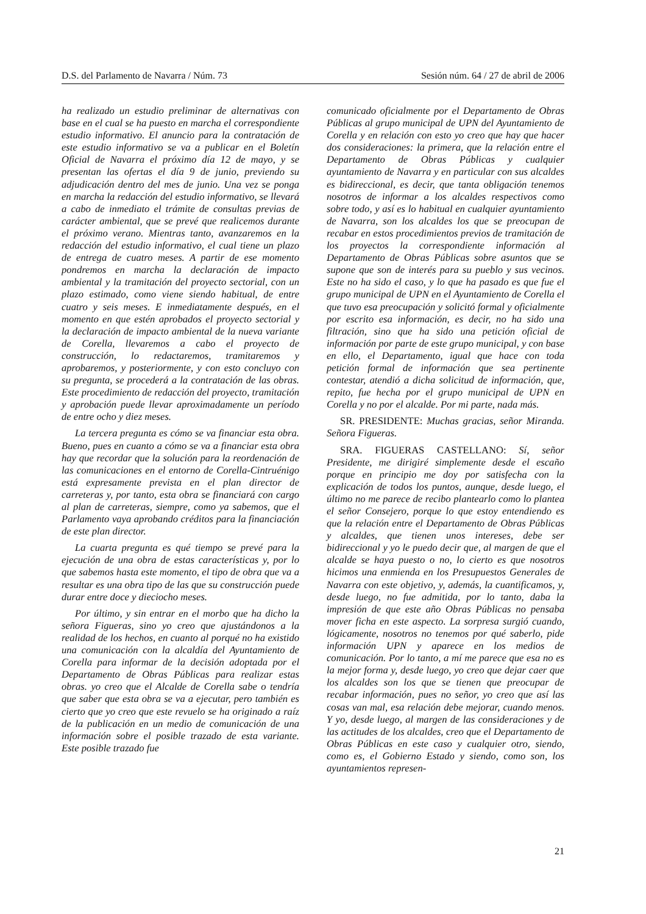D.S. del Parlamento de Navarra / Núm. 73 Sesión núm. 64 / 27 de abril de 2006
ha realizado un estudio preliminar de alternativas con base en el cual se ha puesto en marcha el correspondiente estudio informativo. El anuncio para la contratación de este estudio informativo se va a publicar en el Boletín Oficial de Navarra el próximo día 12 de mayo, y se presentan las ofertas el día 9 de junio, previendo su adjudicación dentro del mes de junio. Una vez se ponga en marcha la redacción del estudio informativo, se llevará a cabo de inmediato el trámite de consultas previas de carácter ambiental, que se prevé que realicemos durante el próximo verano. Mientras tanto, avanzaremos en la redacción del estudio informativo, el cual tiene un plazo de entrega de cuatro meses. A partir de ese momento pondremos en marcha la declaración de impacto ambiental y la tramitación del proyecto sectorial, con un plazo estimado, como viene siendo habitual, de entre cuatro y seis meses. E inmediatamente después, en el momento en que estén aprobados el proyecto sectorial y la declaración de impacto ambiental de la nueva variante de Corella, llevaremos a cabo el proyecto de construcción, lo redactaremos, tramitaremos y aprobaremos, y posteriormente, y con esto concluyo con su pregunta, se procederá a la contratación de las obras. Este procedimiento de redacción del proyecto, tramitación y aprobación puede llevar aproximadamente un período de entre ocho y diez meses.
La tercera pregunta es cómo se va financiar esta obra. Bueno, pues en cuanto a cómo se va a financiar esta obra hay que recordar que la solución para la reordenación de las comunicaciones en el entorno de Corella-Cintruénigo está expresamente prevista en el plan director de carreteras y, por tanto, esta obra se financiará con cargo al plan de carreteras, siempre, como ya sabemos, que el Parlamento vaya aprobando créditos para la financiación de este plan director.
La cuarta pregunta es qué tiempo se prevé para la ejecución de una obra de estas características y, por lo que sabemos hasta este momento, el tipo de obra que va a resultar es una obra tipo de las que su construcción puede durar entre doce y dieciocho meses.
Por último, y sin entrar en el morbo que ha dicho la señora Figueras, sino yo creo que ajustándonos a la realidad de los hechos, en cuanto al porqué no ha existido una comunicación con la alcaldía del Ayuntamiento de Corella para informar de la decisión adoptada por el Departamento de Obras Públicas para realizar estas obras. yo creo que el Alcalde de Corella sabe o tendría que saber que esta obra se va a ejecutar, pero también es cierto que yo creo que este revuelo se ha originado a raíz de la publicación en un medio de comunicación de una información sobre el posible trazado de esta variante. Este posible trazado fue
comunicado oficialmente por el Departamento de Obras Públicas al grupo municipal de UPN del Ayuntamiento de Corella y en relación con esto yo creo que hay que hacer dos consideraciones: la primera, que la relación entre el Departamento de Obras Públicas y cualquier ayuntamiento de Navarra y en particular con sus alcaldes es bidireccional, es decir, que tanta obligación tenemos nosotros de informar a los alcaldes respectivos como sobre todo, y así es lo habitual en cualquier ayuntamiento de Navarra, son los alcaldes los que se preocupan de recabar en estos procedimientos previos de tramitación de los proyectos la correspondiente información al Departamento de Obras Públicas sobre asuntos que se supone que son de interés para su pueblo y sus vecinos. Este no ha sido el caso, y lo que ha pasado es que fue el grupo municipal de UPN en el Ayuntamiento de Corella el que tuvo esa preocupación y solicitó formal y oficialmente por escrito esa información, es decir, no ha sido una filtración, sino que ha sido una petición oficial de información por parte de este grupo municipal, y con base en ello, el Departamento, igual que hace con toda petición formal de información que sea pertinente contestar, atendió a dicha solicitud de información, que, repito, fue hecha por el grupo municipal de UPN en Corella y no por el alcalde. Por mi parte, nada más.
SR. PRESIDENTE: Muchas gracias, señor Miranda. Señora Figueras.
SRA. FIGUERAS CASTELLANO: Sí, señor Presidente, me dirigiré simplemente desde el escaño porque en principio me doy por satisfecha con la explicación de todos los puntos, aunque, desde luego, el último no me parece de recibo plantearlo como lo plantea el señor Consejero, porque lo que estoy entendiendo es que la relación entre el Departamento de Obras Públicas y alcaldes, que tienen unos intereses, debe ser bidireccional y yo le puedo decir que, al margen de que el alcalde se haya puesto o no, lo cierto es que nosotros hicimos una enmienda en los Presupuestos Generales de Navarra con este objetivo, y, además, la cuantificamos, y, desde luego, no fue admitida, por lo tanto, daba la impresión de que este año Obras Públicas no pensaba mover ficha en este aspecto. La sorpresa surgió cuando, lógicamente, nosotros no tenemos por qué saberlo, pide información UPN y aparece en los medios de comunicación. Por lo tanto, a mí me parece que esa no es la mejor forma y, desde luego, yo creo que dejar caer que los alcaldes son los que se tienen que preocupar de recabar información, pues no señor, yo creo que así las cosas van mal, esa relación debe mejorar, cuando menos. Y yo, desde luego, al margen de las consideraciones y de las actitudes de los alcaldes, creo que el Departamento de Obras Públicas en este caso y cualquier otro, siendo, como es, el Gobierno Estado y siendo, como son, los ayuntamientos represen-
21